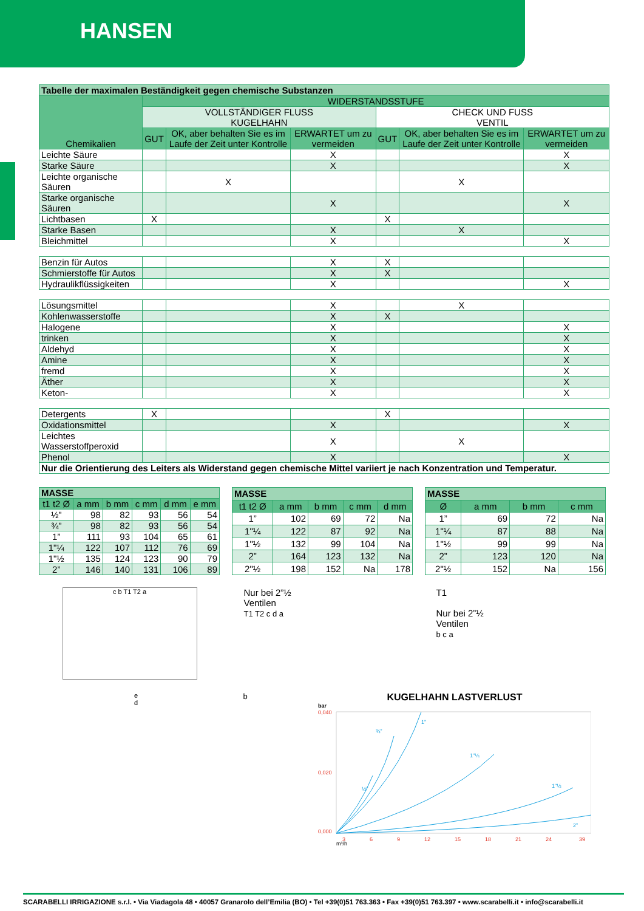HANSEN
| Tabelle der maximalen Beständigkeit gegen chemische Substanzen | | | | | | |
| --- | --- | --- | --- | --- | --- | --- |
| Chemikalien | WIDERSTANDSSTUFE | | | | | |
| | VOLLSTÄNDIGER FLUSS KUGELHAHN | | | CHECK UND FUSS VENTIL | | |
| | GUT | OK, aber behalten Sie es im Laufe der Zeit unter Kontrolle | ERWARTET um zu vermeiden | GUT | OK, aber behalten Sie es im Laufe der Zeit unter Kontrolle | ERWARTET um zu vermeiden |
| Leichte Säure | | | X | | | X |
| Starke Säure | | | X | | | X |
| Leichte organische Säuren | | X | | | X | |
| Starke organische Säuren | | | X | | | X |
| Lichtbasen | X | | | X | | |
| Starke Basen | | | X | | X | |
| Bleichmittel | | | X | | | X |
| Benzin für Autos | | | X | X | | |
| Schmierstoffe für Autos | | | X | X | | |
| Hydraulikflüssigkeiten | | | X | | | X |
| Lösungsmittel | | | X | | X | |
| Kohlenwasserstoffe | | | X | X | | |
| Halogene | | | X | | | X |
| trinken | | | X | | | X |
| Aldehyd | | | X | | | X |
| Amine | | | X | | | X |
| fremd | | | X | | | X |
| Äther | | | X | | | X |
| Keton- | | | X | | | X |
| Detergents | X | | | X | | |
| Oxidationsmittel | | | X | | | X |
| Leichtes Wasserstoffperoxid | | | X | | X | |
| Phenol | | | X | | | X |
| Nur die Orientierung des Leiters als Widerstand gegen chemische Mittel variiert je nach Konzentration und Temperatur. | | | | | | |
| MASSE | | | | | |
| --- | --- | --- | --- | --- | --- |
| t1 t2 Ø | a mm | b mm | c mm | d mm | e mm |
| ½” | 98 | 82 | 93 | 56 | 54 |
| ¾” | 98 | 82 | 93 | 56 | 54 |
| 1” | 111 | 93 | 104 | 65 | 61 |
| 1"¼ | 122 | 107 | 112 | 76 | 69 |
| 1"½ | 135 | 124 | 123 | 90 | 79 |
| 2” | 146 | 140 | 131 | 106 | 89 |
| MASSE | | | | |
| --- | --- | --- | --- | --- |
| t1 t2 Ø | a mm | b mm | c mm | d mm |
| 1” | 102 | 69 | 72 | Na |
| 1"¼ | 122 | 87 | 92 | Na |
| 1"½ | 132 | 99 | 104 | Na |
| 2” | 164 | 123 | 132 | Na |
| 2"½ | 198 | 152 | Na | 178 |
| MASSE | | | |
| --- | --- | --- | --- |
| Ø | a mm | b mm | c mm |
| 1” | 69 | 72 | Na |
| 1"¼ | 87 | 88 | Na |
| 1"½ | 99 | 99 | Na |
| 2” | 123 | 120 | Na |
| 2"½ | 152 | Na | 156 |
c b T1 T2 a
Nur bei 2”½
Ventilen
T1 T2 c d a
T1
Nur bei 2”½
Ventilen
b c a
e
d
b
KUGELHAHN LASTVERLUST
bar
0,040
0,020
0,000
3
6
9
12
15
18
21
24
39
½”
¾”
1”
1"¼
1"½
2”
m³/h
SCARABELLI IRRIGAZIONE s.r.l. • Via Viadagola 48 • 40057 Granarolo dell’Emilia (BO) • Tel +39(0)51 763.363 • Fax +39(0)51 763.397 • www.scarabelli.it • info@scarabelli.it